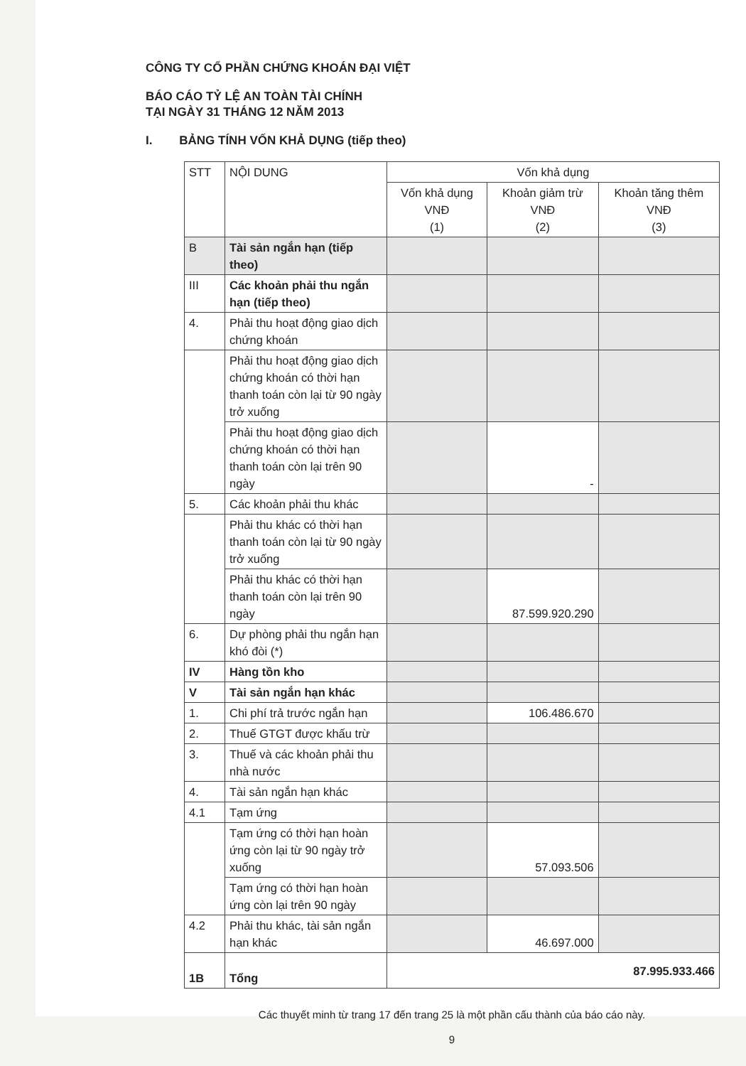CÔNG TY CỔ PHẦN CHỨNG KHOÁN ĐẠI VIỆT
BÁO CÁO TỶ LỆ AN TOÀN TÀI CHÍNH
TẠI NGÀY 31 THÁNG 12 NĂM 2013
I. BẢNG TÍNH VỐN KHẢ DỤNG (tiếp theo)
| STT | NỘI DUNG | Vốn khả dụng | | |
| --- | --- | --- | --- | --- |
| | | Vốn khả dụng VNĐ (1) | Khoản giảm trừ VNĐ (2) | Khoản tăng thêm VNĐ (3) |
| B | Tài sản ngắn hạn (tiếp theo) | | | |
| III | Các khoản phải thu ngắn hạn (tiếp theo) | | | |
| 4. | Phải thu hoạt động giao dịch chứng khoán | | | |
| | Phải thu hoạt động giao dịch chứng khoán có thời hạn thanh toán còn lại từ 90 ngày trở xuống | | | |
| | Phải thu hoạt động giao dịch chứng khoán có thời hạn thanh toán còn lại trên 90 ngày | | - | |
| 5. | Các khoản phải thu khác | | | |
| | Phải thu khác có thời hạn thanh toán còn lại từ 90 ngày trở xuống | | | |
| | Phải thu khác có thời hạn thanh toán còn lại trên 90 ngày | | 87.599.920.290 | |
| 6. | Dự phòng phải thu ngắn hạn khó đòi (*) | | | |
| IV | Hàng tồn kho | | | |
| V | Tài sản ngắn hạn khác | | | |
| 1. | Chi phí trả trước ngắn hạn | | 106.486.670 | |
| 2. | Thuế GTGT được khấu trừ | | | |
| 3. | Thuế và các khoản phải thu nhà nước | | | |
| 4. | Tài sản ngắn hạn khác | | | |
| 4.1 | Tạm ứng | | | |
| | Tạm ứng có thời hạn hoàn ứng còn lại từ 90 ngày trở xuống | | 57.093.506 | |
| | Tạm ứng có thời hạn hoàn ứng còn lại trên 90 ngày | | | |
| 4.2 | Phải thu khác, tài sản ngắn hạn khác | | 46.697.000 | |
| 1B | Tổng | 87.995.933.466 | | |
Các thuyết minh từ trang 17 đến trang 25 là một phần cấu thành của báo cáo này.
9